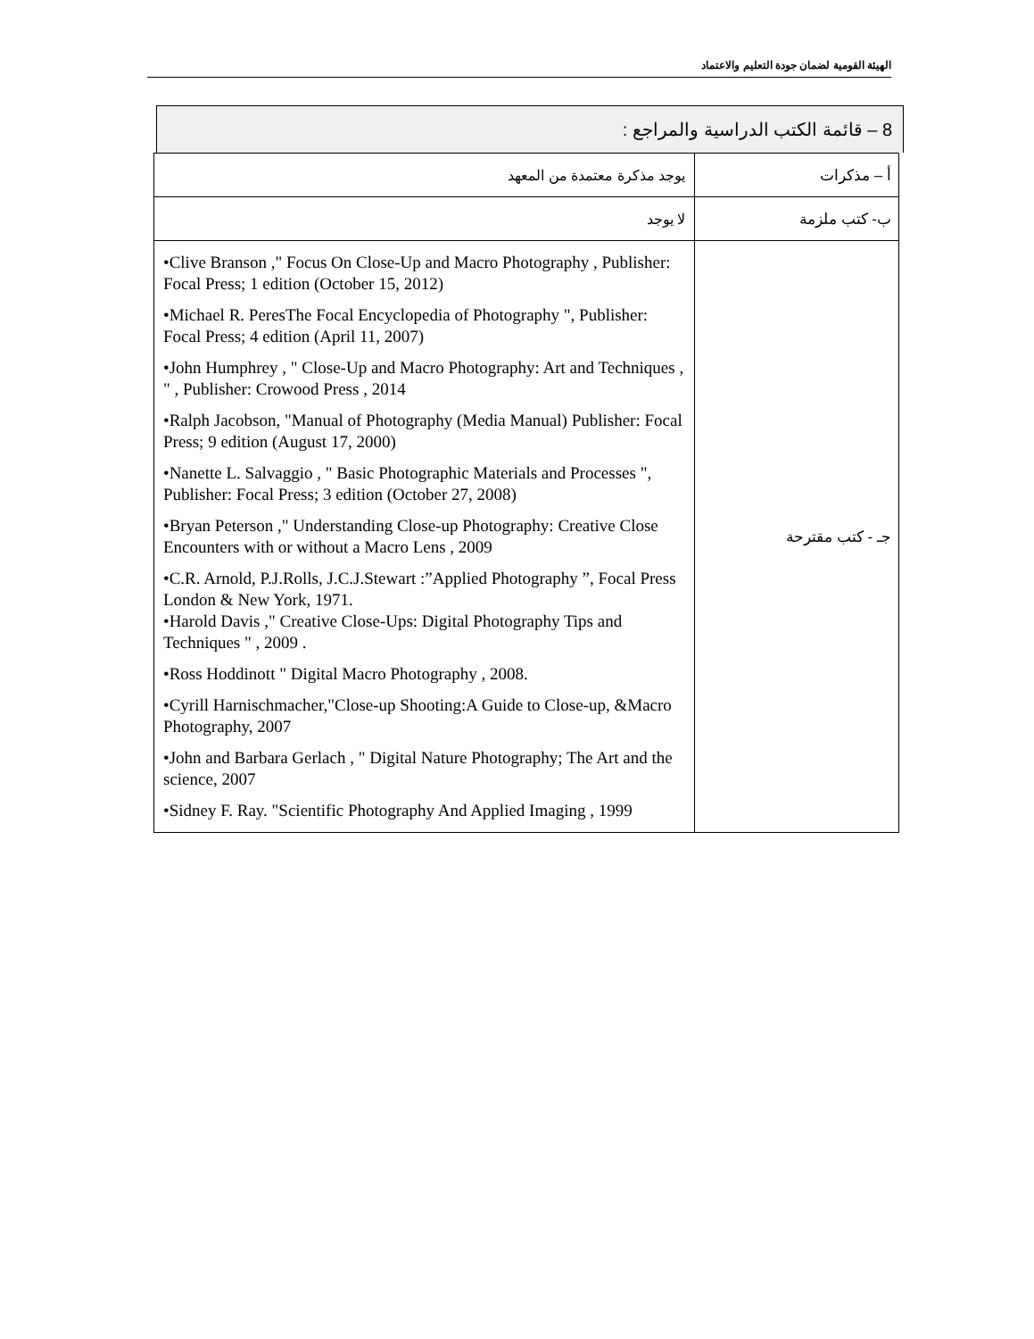الهيئة القومية لضمان جودة التعليم والاعتماد
8 – قائمة الكتب الدراسية والمراجع :
| أ – مذكرات | يوجد مذكرة معتمدة من المعهد |
| ب- كتب ملزمة | لا يوجد |
| جـ - كتب مقترحة | •Clive Branson ," Focus On Close-Up and Macro Photography , Publisher: Focal Press; 1 edition (October 15, 2012) •Michael R. PeresThe Focal Encyclopedia of Photography ", Publisher: Focal Press; 4 edition (April 11, 2007) •John Humphrey , " Close-Up and Macro Photography: Art and Techniques , " , Publisher: Crowood Press , 2014 •Ralph Jacobson, "Manual of Photography (Media Manual) Publisher: Focal Press; 9 edition (August 17, 2000) •Nanette L. Salvaggio , " Basic Photographic Materials and Processes ", Publisher: Focal Press; 3 edition (October 27, 2008) •Bryan Peterson ," Understanding Close-up Photography: Creative Close Encounters with or without a Macro Lens , 2009 •C.R. Arnold, P.J.Rolls, J.C.J.Stewart :”Applied Photography ”, Focal Press London & New York, 1971. •Harold Davis ," Creative Close-Ups: Digital Photography Tips and Techniques " , 2009 . •Ross Hoddinott " Digital Macro Photography , 2008. •Cyrill Harnischmacher,"Close-up Shooting:A Guide to Close-up, &Macro Photography, 2007 •John and Barbara Gerlach , " Digital Nature Photography; The Art and the science, 2007 •Sidney F. Ray. "Scientific Photography And Applied Imaging , 1999 |